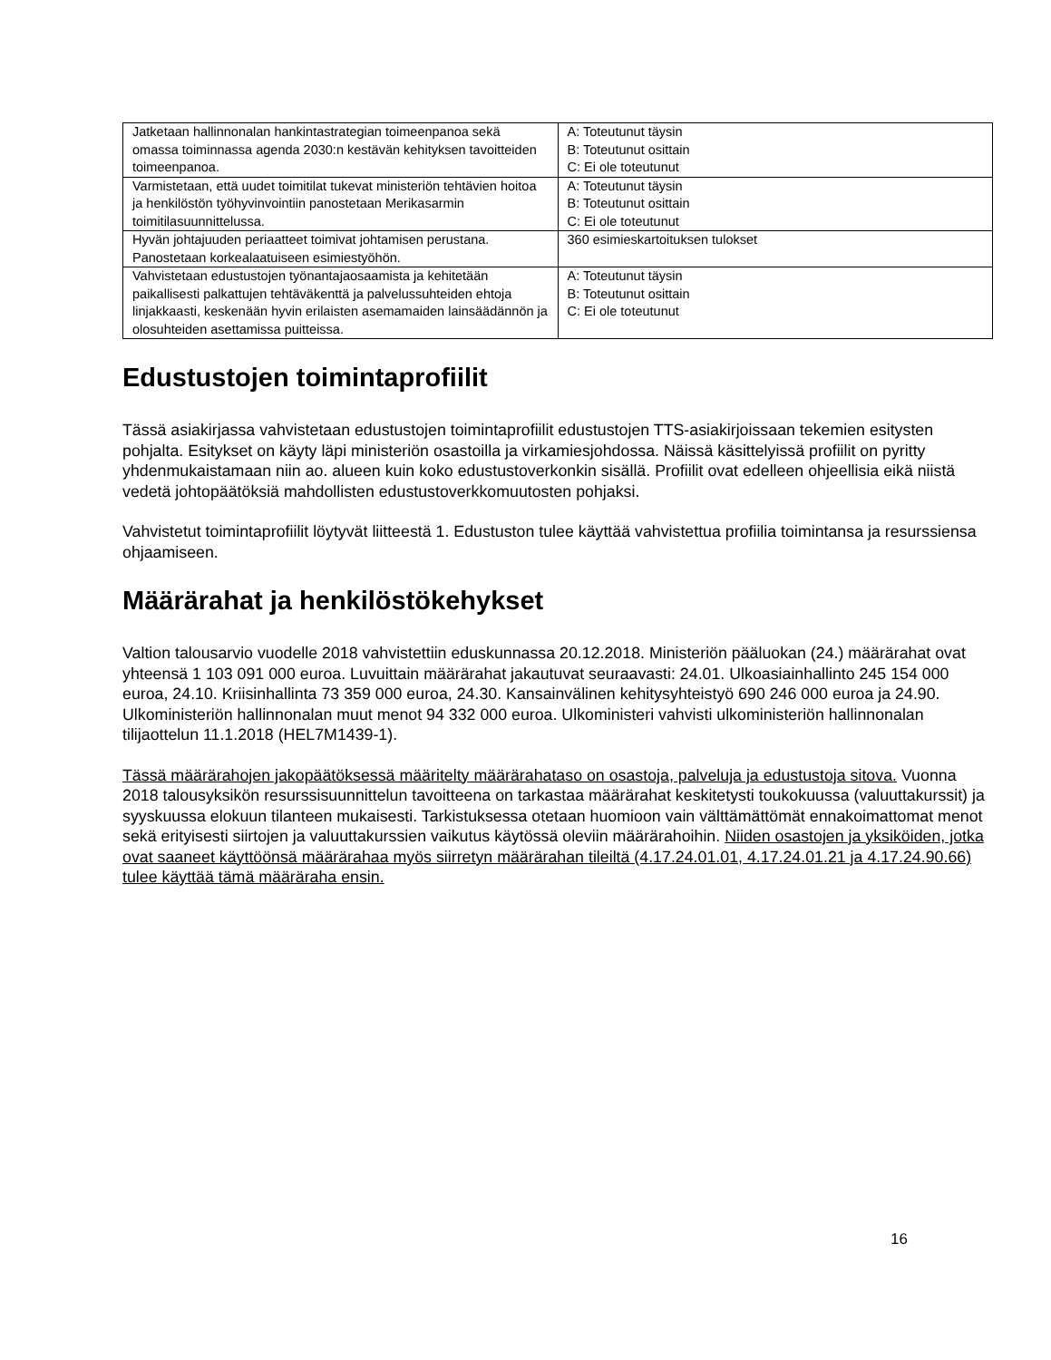| Jatketaan hallinnonalan hankintastrategian toimeenpanoa sekä omassa toiminnassa agenda 2030:n kestävän kehityksen tavoitteiden toimeenpanoa. | A: Toteutunut täysin B: Toteutunut osittain C: Ei ole toteutunut |
| Varmistetaan, että uudet toimitilat tukevat ministeriön tehtävien hoitoa ja henkilöstön työhyvinvointiin panostetaan Merikasarmin toimitilasuunnittelussa. | A: Toteutunut täysin B: Toteutunut osittain C: Ei ole toteutunut |
| Hyvän johtajuuden periaatteet toimivat johtamisen perustana. Panostetaan korkealaatuiseen esimiestyöhön. | 360 esimieskartoituksen tulokset |
| Vahvistetaan edustustojen työnantajaosaamista ja kehitetään paikallisesti palkattujen tehtäväkenttä ja palvelussuhteiden ehtoja linjakkaasti, keskenään hyvin erilaisten asemamaiden lainsäädännön ja olosuhteiden asettamissa puitteissa. | A: Toteutunut täysin B: Toteutunut osittain C: Ei ole toteutunut |
Edustustojen toimintaprofiilit
Tässä asiakirjassa vahvistetaan edustustojen toimintaprofiilit edustustojen TTS-asiakirjoissaan tekemien esitysten pohjalta. Esitykset on käyty läpi ministeriön osastoilla ja virkamiesjohdossa. Näissä käsittelyissä profiilit on pyritty yhdenmukaistamaan niin ao. alueen kuin koko edustustoverkonkin sisällä. Profiilit ovat edelleen ohjeellisia eikä niistä vedetä johtopäätöksiä mahdollisten edustustoverkkomuutosten pohjaksi.
Vahvistetut toimintaprofiilit löytyvät liitteestä 1. Edustuston tulee käyttää vahvistettua profiilia toimintansa ja resurssiensa ohjaamiseen.
Määrärahat ja henkilöstökehykset
Valtion talousarvio vuodelle 2018 vahvistettiin eduskunnassa 20.12.2018. Ministeriön pääluokan (24.) määrärahat ovat yhteensä 1 103 091 000 euroa. Luvuittain määrärahat jakautuvat seuraavasti: 24.01. Ulkoasiainhallinto 245 154 000 euroa, 24.10. Kriisinhallinta 73 359 000 euroa, 24.30. Kansainvälinen kehitysyhteistyö 690 246 000 euroa ja 24.90. Ulkoministeriön hallinnonalan muut menot 94 332 000 euroa. Ulkoministeri vahvisti ulkoministeriön hallinnonalan tilijaottelun 11.1.2018 (HEL7M1439-1).
Tässä määrärahojen jakopäätöksessä määritelty määrärahataso on osastoja, palveluja ja edustustoja sitova. Vuonna 2018 talousyksikön resurssisuunnittelun tavoitteena on tarkastaa määrärahat keskitetysti toukokuussa (valuuttakurssit) ja syyskuussa elokuun tilanteen mukaisesti. Tarkistuksessa otetaan huomioon vain välttämättömät ennakoimattomat menot sekä erityisesti siirtojen ja valuuttakurssien vaikutus käytössä oleviin määrärahoihin. Niiden osastojen ja yksiköiden, jotka ovat saaneet käyttöönsä määrärahaa myös siirretyn määrärahan tileiltä (4.17.24.01.01, 4.17.24.01.21 ja 4.17.24.90.66) tulee käyttää tämä määräraha ensin.
16